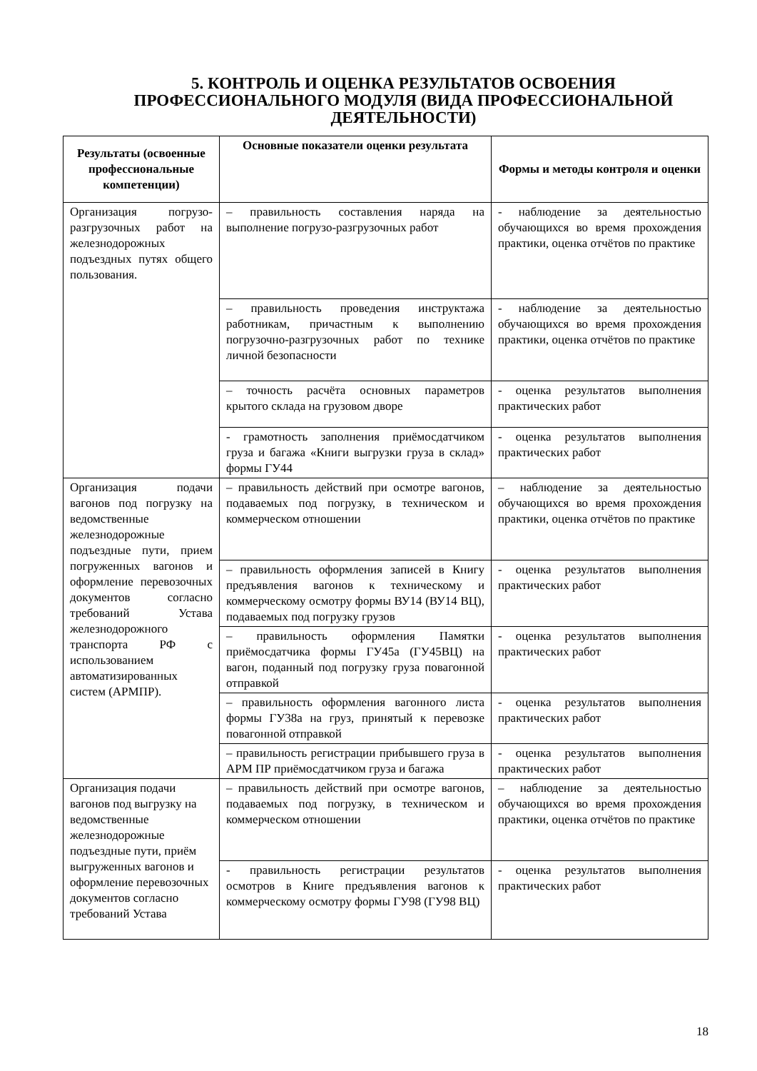5. КОНТРОЛЬ И ОЦЕНКА РЕЗУЛЬТАТОВ ОСВОЕНИЯ ПРОФЕССИОНАЛЬНОГО МОДУЛЯ (ВИДА ПРОФЕССИОНАЛЬНОЙ ДЕЯТЕЛЬНОСТИ)
| Результаты (освоенные профессиональные компетенции) | Основные показатели оценки результата | Формы и методы контроля и оценки |
| --- | --- | --- |
| Организация погрузо-разгрузочных работ на железнодорожных подъездных путях общего пользования. | – правильность составления наряда на выполнение погрузо-разгрузочных работ | - наблюдение за деятельностью обучающихся во время прохождения практики, оценка отчётов по практике |
| | – правильность проведения инструктажа работникам, причастным к выполнению погрузочно-разгрузочных работ по технике личной безопасности | - наблюдение за деятельностью обучающихся во время прохождения практики, оценка отчётов по практике |
| | – точность расчёта основных параметров крытого склада на грузовом дворе | - оценка результатов выполнения практических работ |
| | - грамотность заполнения приёмосдатчиком груза и багажа «Книги выгрузки груза в склад» формы ГУ44 | - оценка результатов выполнения практических работ |
| Организация подачи вагонов под погрузку на ведомственные железнодорожные подъездные пути, прием погруженных вагонов и оформление перевозочных документов согласно требований Устава железнодорожного транспорта РФ с использованием автоматизированных систем (АРМПР). | – правильность действий при осмотре вагонов, подаваемых под погрузку, в техническом и коммерческом отношении | – наблюдение за деятельностью обучающихся во время прохождения практики, оценка отчётов по практике |
| | – правильность оформления записей в Книгу предъявления вагонов к техническому и коммерческому осмотру формы ВУ14 (ВУ14 ВЦ), подаваемых под погрузку грузов | - оценка результатов выполнения практических работ |
| | – правильность оформления Памятки приёмосдатчика формы ГУ45а (ГУ45ВЦ) на вагон, поданный под погрузку груза повагонной отправкой | - оценка результатов выполнения практических работ |
| | – правильность оформления вагонного листа формы ГУ38а на груз, принятый к перевозке повагонной отправкой | - оценка результатов выполнения практических работ |
| | – правильность регистрации прибывшего груза в АРМ ПР приёмосдатчиком груза и багажа | - оценка результатов выполнения практических работ |
| Организация подачи вагонов под выгрузку на ведомственные железнодорожные подъездные пути, приём выгруженных вагонов и оформление перевозочных документов согласно требований Устава | – правильность действий при осмотре вагонов, подаваемых под погрузку, в техническом и коммерческом отношении | – наблюдение за деятельностью обучающихся во время прохождения практики, оценка отчётов по практике |
| | - правильность регистрации результатов осмотров в Книге предъявления вагонов к коммерческому осмотру формы ГУ98 (ГУ98 ВЦ) | - оценка результатов выполнения практических работ |
18